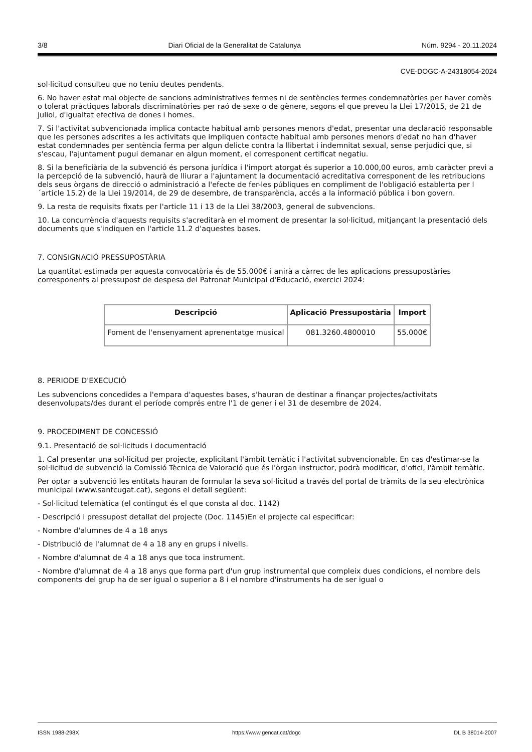3/8 Diari Oficial de la Generalitat de Catalunya Núm. 9294 - 20.11.2024
CVE-DOGC-A-24318054-2024
sol·licitud consulteu que no teniu deutes pendents.
6. No haver estat mai objecte de sancions administratives fermes ni de sentències fermes condemnatòries per haver comès o tolerat pràctiques laborals discriminatòries per raó de sexe o de gènere, segons el que preveu la Llei 17/2015, de 21 de juliol, d'igualtat efectiva de dones i homes.
7. Si l'activitat subvencionada implica contacte habitual amb persones menors d'edat, presentar una declaració responsable que les persones adscrites a les activitats que impliquen contacte habitual amb persones menors d'edat no han d'haver estat condemnades per sentència ferma per algun delicte contra la llibertat i indemnitat sexual, sense perjudici que, si s'escau, l'ajuntament pugui demanar en algun moment, el corresponent certificat negatiu.
8. Si la beneficiària de la subvenció és persona jurídica i l'import atorgat és superior a 10.000,00 euros, amb caràcter previ a la percepció de la subvenció, haurà de lliurar a l'ajuntament la documentació acreditativa corresponent de les retribucions dels seus òrgans de direcció o administració a l'efecte de fer-les públiques en compliment de l'obligació establerta per l´article 15.2) de la Llei 19/2014, de 29 de desembre, de transparència, accés a la informació pública i bon govern.
9. La resta de requisits fixats per l'article 11 i 13 de la Llei 38/2003, general de subvencions.
10. La concurrència d'aquests requisits s'acreditarà en el moment de presentar la sol·licitud, mitjançant la presentació dels documents que s'indiquen en l'article 11.2 d'aquestes bases.
7. CONSIGNACIÓ PRESSUPOSTÀRIA
La quantitat estimada per aquesta convocatòria és de 55.000€ i anirà a càrrec de les aplicacions pressupostàries corresponents al pressupost de despesa del Patronat Municipal d'Educació, exercici 2024:
| Descripció | Aplicació Pressupostària | Import |
| --- | --- | --- |
| Foment de l'ensenyament aprenentatge musical | 081.3260.4800010 | 55.000€ |
8. PERIODE D'EXECUCIÓ
Les subvencions concedides a l'empara d'aquestes bases, s'hauran de destinar a finançar projectes/activitats desenvolupats/des durant el període comprés entre l'1 de gener i el 31 de desembre de 2024.
9. PROCEDIMENT DE CONCESSIÓ
9.1. Presentació de sol·licituds i documentació
1. Cal presentar una sol·licitud per projecte, explicitant l'àmbit temàtic i l'activitat subvencionable. En cas d'estimar-se la sol·licitud de subvenció la Comissió Tècnica de Valoració que és l'òrgan instructor, podrà modificar, d'ofici, l'àmbit temàtic.
Per optar a subvenció les entitats hauran de formular la seva sol·licitud a través del portal de tràmits de la seu electrònica municipal (www.santcugat.cat), segons el detall següent:
- Sol·licitud telemàtica (el contingut és el que consta al doc. 1142)
- Descripció i pressupost detallat del projecte (Doc. 1145)En el projecte cal especificar:
- Nombre d'alumnes de 4 a 18 anys
- Distribució de l'alumnat de 4 a 18 any en grups i nivells.
- Nombre d'alumnat de 4 a 18 anys que toca instrument.
- Nombre d'alumnat de 4 a 18 anys que forma part d'un grup instrumental que compleix dues condicions, el nombre dels components del grup ha de ser igual o superior a 8 i el nombre d'instruments ha de ser igual o
ISSN 1988-298X https://www.gencat.cat/dogc DL B 38014-2007